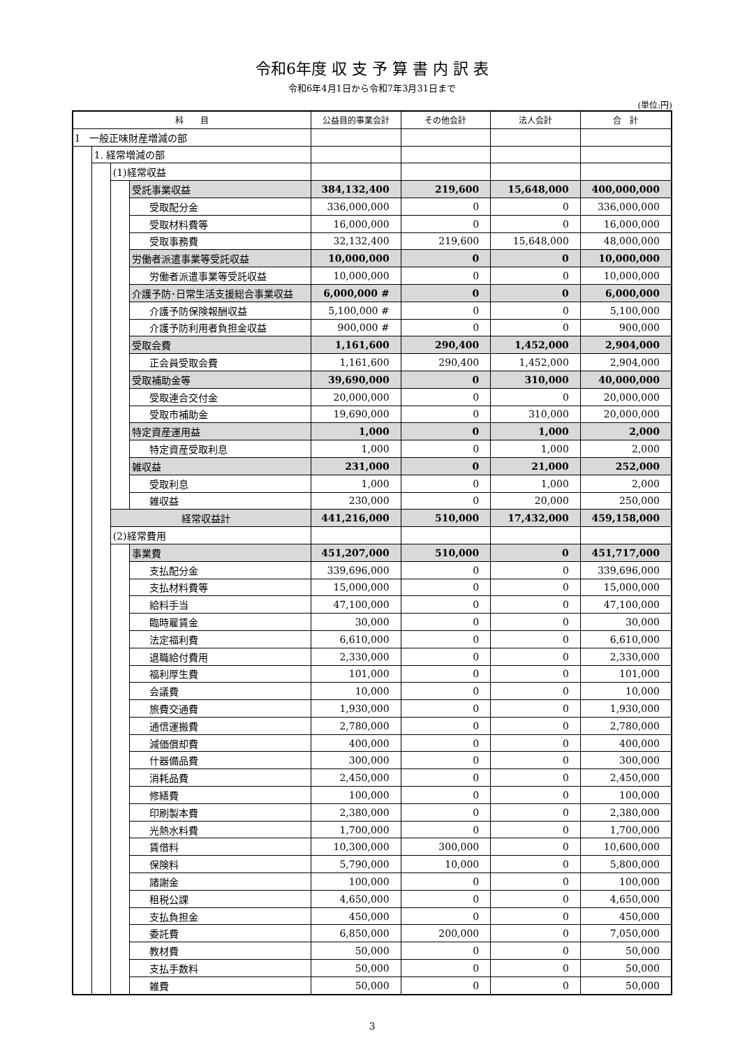令和6年度 収 支 予 算 書 内 訳 表
令和6年4月1日から令和7年3月31日まで
(単位:円)
| 科 目 | | | | 公益目的事業会計 | その他会計 | 法人会計 | 合 計 |
| --- | --- | --- | --- | --- | --- | --- | --- |
| Ⅰ 一般正味財産増減の部 | | | | | | | |
| | 1. 経常増減の部 | | | | | | |
| | | (1)経常収益 | | | | | |
| | | | 受託事業収益 | 384,132,400 | 219,600 | 15,648,000 | 400,000,000 |
| | | | 受取配分金 | 336,000,000 | 0 | 0 | 336,000,000 |
| | | | 受取材料費等 | 16,000,000 | 0 | 0 | 16,000,000 |
| | | | 受取事務費 | 32,132,400 | 219,600 | 15,648,000 | 48,000,000 |
| | | | 労働者派遣事業等受託収益 | 10,000,000 | 0 | 0 | 10,000,000 |
| | | | 労働者派遣事業等受託収益 | 10,000,000 | 0 | 0 | 10,000,000 |
| | | | 介護予防･日常生活支援総合事業収益 | 6,000,000 # | 0 | 0 | 6,000,000 |
| | | | 介護予防保険報酬収益 | 5,100,000 # | 0 | 0 | 5,100,000 |
| | | | 介護予防利用者負担金収益 | 900,000 # | 0 | 0 | 900,000 |
| | | | 受取会費 | 1,161,600 | 290,400 | 1,452,000 | 2,904,000 |
| | | | 正会員受取会費 | 1,161,600 | 290,400 | 1,452,000 | 2,904,000 |
| | | | 受取補助金等 | 39,690,000 | 0 | 310,000 | 40,000,000 |
| | | | 受取連合交付金 | 20,000,000 | 0 | 0 | 20,000,000 |
| | | | 受取市補助金 | 19,690,000 | 0 | 310,000 | 20,000,000 |
| | | | 特定資産運用益 | 1,000 | 0 | 1,000 | 2,000 |
| | | | 特定資産受取利息 | 1,000 | 0 | 1,000 | 2,000 |
| | | | 雑収益 | 231,000 | 0 | 21,000 | 252,000 |
| | | | 受取利息 | 1,000 | 0 | 1,000 | 2,000 |
| | | | 雑収益 | 230,000 | 0 | 20,000 | 250,000 |
| | | 経常収益計 | | 441,216,000 | 510,000 | 17,432,000 | 459,158,000 |
| | | (2)経常費用 | | | | | |
| | | | 事業費 | 451,207,000 | 510,000 | 0 | 451,717,000 |
| | | | 支払配分金 | 339,696,000 | 0 | 0 | 339,696,000 |
| | | | 支払材料費等 | 15,000,000 | 0 | 0 | 15,000,000 |
| | | | 給料手当 | 47,100,000 | 0 | 0 | 47,100,000 |
| | | | 臨時雇賃金 | 30,000 | 0 | 0 | 30,000 |
| | | | 法定福利費 | 6,610,000 | 0 | 0 | 6,610,000 |
| | | | 退職給付費用 | 2,330,000 | 0 | 0 | 2,330,000 |
| | | | 福利厚生費 | 101,000 | 0 | 0 | 101,000 |
| | | | 会議費 | 10,000 | 0 | 0 | 10,000 |
| | | | 旅費交通費 | 1,930,000 | 0 | 0 | 1,930,000 |
| | | | 通信運搬費 | 2,780,000 | 0 | 0 | 2,780,000 |
| | | | 減価償却費 | 400,000 | 0 | 0 | 400,000 |
| | | | 什器備品費 | 300,000 | 0 | 0 | 300,000 |
| | | | 消耗品費 | 2,450,000 | 0 | 0 | 2,450,000 |
| | | | 修繕費 | 100,000 | 0 | 0 | 100,000 |
| | | | 印刷製本費 | 2,380,000 | 0 | 0 | 2,380,000 |
| | | | 光熱水料費 | 1,700,000 | 0 | 0 | 1,700,000 |
| | | | 賃借料 | 10,300,000 | 300,000 | 0 | 10,600,000 |
| | | | 保険料 | 5,790,000 | 10,000 | 0 | 5,800,000 |
| | | | 諸謝金 | 100,000 | 0 | 0 | 100,000 |
| | | | 租税公課 | 4,650,000 | 0 | 0 | 4,650,000 |
| | | | 支払負担金 | 450,000 | 0 | 0 | 450,000 |
| | | | 委託費 | 6,850,000 | 200,000 | 0 | 7,050,000 |
| | | | 教材費 | 50,000 | 0 | 0 | 50,000 |
| | | | 支払手数料 | 50,000 | 0 | 0 | 50,000 |
| | | | 雑費 | 50,000 | 0 | 0 | 50,000 |
3